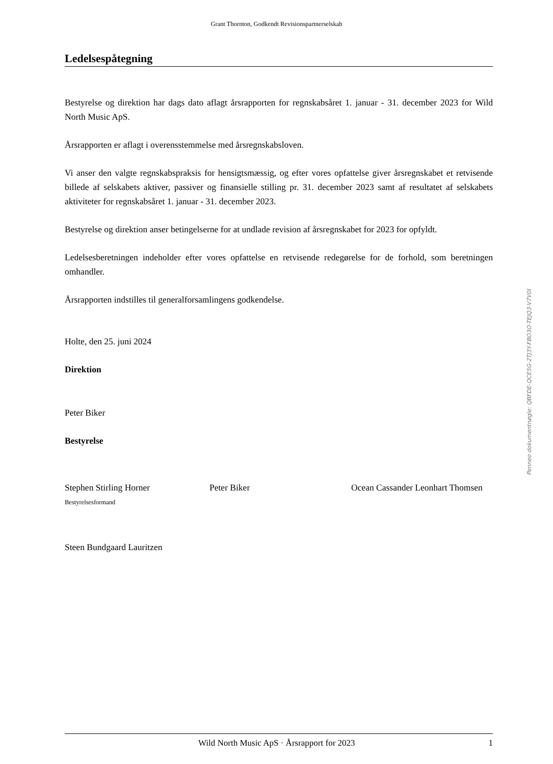Grant Thornton, Godkendt Revisionspartnerselskab
Ledelsespåtegning
Bestyrelse og direktion har dags dato aflagt årsrapporten for regnskabsåret 1. januar - 31. december 2023 for Wild North Music ApS.
Årsrapporten er aflagt i overensstemmelse med årsregnskabsloven.
Vi anser den valgte regnskabspraksis for hensigtsmæssig, og efter vores opfattelse giver årsregnskabet et retvisende billede af selskabets aktiver, passiver og finansielle stilling pr. 31. december 2023 samt af resultatet af selskabets aktiviteter for regnskabsåret 1. januar - 31. december 2023.
Bestyrelse og direktion anser betingelserne for at undlade revision af årsregnskabet for 2023 for opfyldt.
Ledelsesberetningen indeholder efter vores opfattelse en retvisende redegørelse for de forhold, som beretningen omhandler.
Årsrapporten indstilles til generalforsamlingens godkendelse.
Holte, den 25. juni 2024
Direktion
Peter Biker
Bestyrelse
Stephen Stirling Horner
Bestyrelsesformand
Peter Biker Ocean Cassander Leonhart Thomsen
Steen Bundgaard Lauritzen
Penneo dokumentnøgle: QBFDE-QCE5G-2TJ3Y-FBO3O-TEJQ3-V7V0I
Wild North Music ApS · Årsrapport for 2023 1